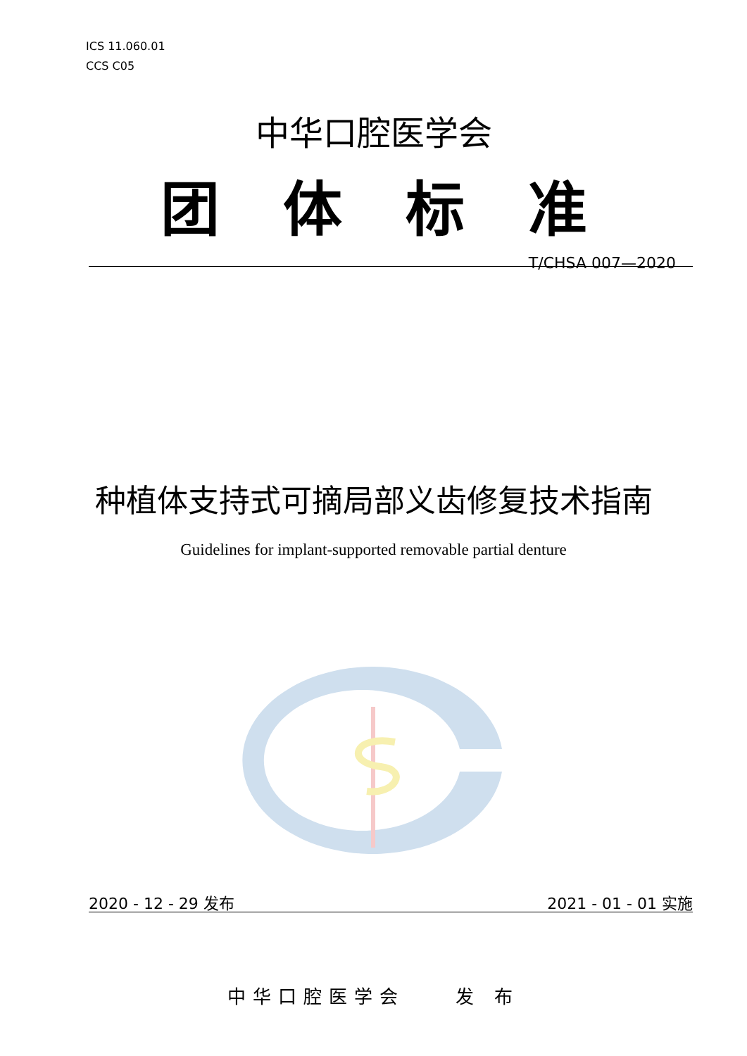ICS 11.060.01
CCS C05
中华口腔医学会
团体标准
T/CHSA 007—2020
种植体支持式可摘局部义齿修复技术指南
Guidelines for implant-supported removable partial denture
2020 - 12 - 29 发布 2021 - 01 - 01 实施
中华口腔医学会　　发 布